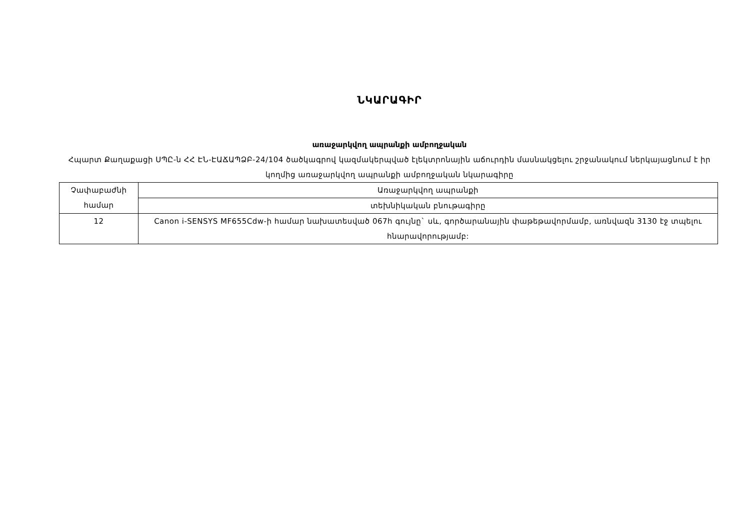ՆԿԱՐԱԳԻՐ
առաջարկվող ապրանքի ամբողջական
Հպարտ Քաղաքացի ՍՊԸ-ն ՀՀ ԷՆ-ԷԱՃԱՊՁԲ-24/104 ծածկագրով կազմակերպված էլեկտրոնային աճուրդին մասնակցելու շրջանակում ներկայացնում է իր կողմից առաջարկվող ապրանքի ամբողջական նկարագիրը
| Չափաբաժնի համար | Առաջարկվող ապրանքի |
| | տեխնիկական բնութագիրը |
| 12 | Canon i-SENSYS MF655Cdw-ի համար նախատեսված 067h գույնը` սև, գործարանային փաթեթավորմամբ, առնվազն 3130 էջ տպելու հնարավորությամբ: |